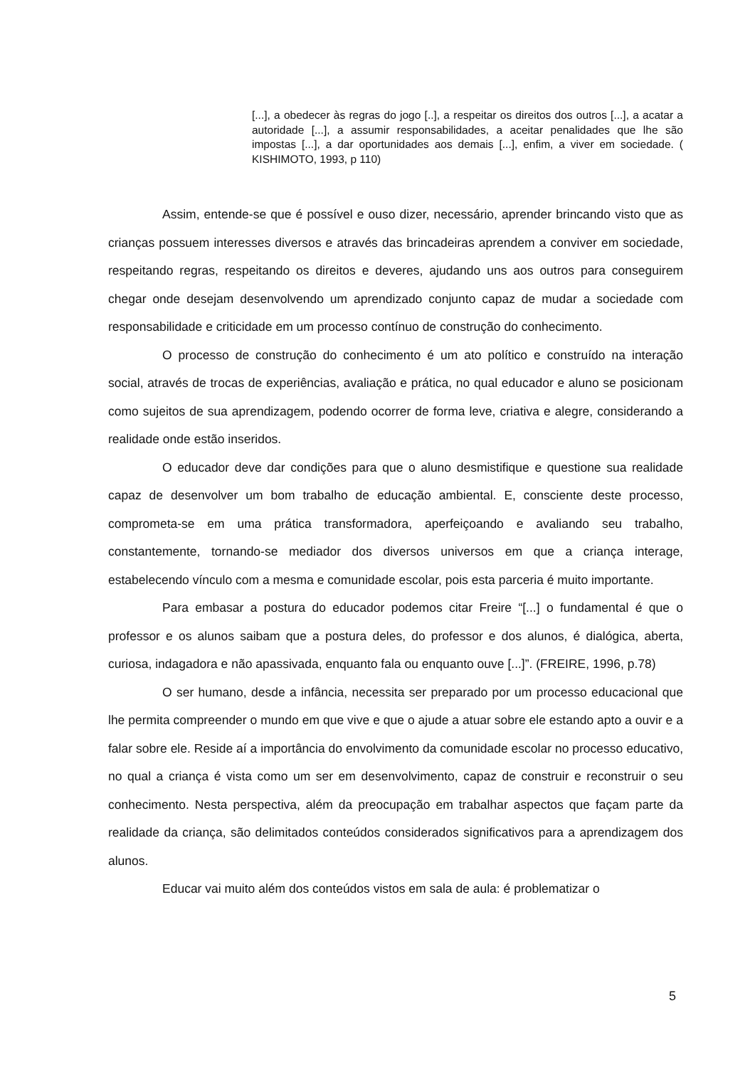[...], a obedecer às regras do jogo [..], a respeitar os direitos dos outros [...], a acatar a autoridade [...], a assumir responsabilidades, a aceitar penalidades que lhe são impostas [...], a dar oportunidades aos demais [...], enfim, a viver em sociedade. ( KISHIMOTO, 1993, p 110)
Assim, entende-se que é possível e ouso dizer, necessário, aprender brincando visto que as crianças possuem interesses diversos e através das brincadeiras aprendem a conviver em sociedade, respeitando regras, respeitando os direitos e deveres, ajudando uns aos outros para conseguirem chegar onde desejam desenvolvendo um aprendizado conjunto capaz de mudar a sociedade com responsabilidade e criticidade em um processo contínuo de construção do conhecimento.
O processo de construção do conhecimento é um ato político e construído na interação social, através de trocas de experiências, avaliação e prática, no qual educador e aluno se posicionam como sujeitos de sua aprendizagem, podendo ocorrer de forma leve, criativa e alegre, considerando a realidade onde estão inseridos.
O educador deve dar condições para que o aluno desmistifique e questione sua realidade capaz de desenvolver um bom trabalho de educação ambiental. E, consciente deste processo, comprometa-se em uma prática transformadora, aperfeiçoando e avaliando seu trabalho, constantemente, tornando-se mediador dos diversos universos em que a criança interage, estabelecendo vínculo com a mesma e comunidade escolar, pois esta parceria é muito importante.
Para embasar a postura do educador podemos citar Freire “[...] o fundamental é que o professor e os alunos saibam que a postura deles, do professor e dos alunos, é dialógica, aberta, curiosa, indagadora e não apassivada, enquanto fala ou enquanto ouve [...]”. (FREIRE, 1996, p.78)
O ser humano, desde a infância, necessita ser preparado por um processo educacional que lhe permita compreender o mundo em que vive e que o ajude a atuar sobre ele estando apto a ouvir e a falar sobre ele. Reside aí a importância do envolvimento da comunidade escolar no processo educativo, no qual a criança é vista como um ser em desenvolvimento, capaz de construir e reconstruir o seu conhecimento. Nesta perspectiva, além da preocupação em trabalhar aspectos que façam parte da realidade da criança, são delimitados conteúdos considerados significativos para a aprendizagem dos alunos.
Educar vai muito além dos conteúdos vistos em sala de aula: é problematizar o
5